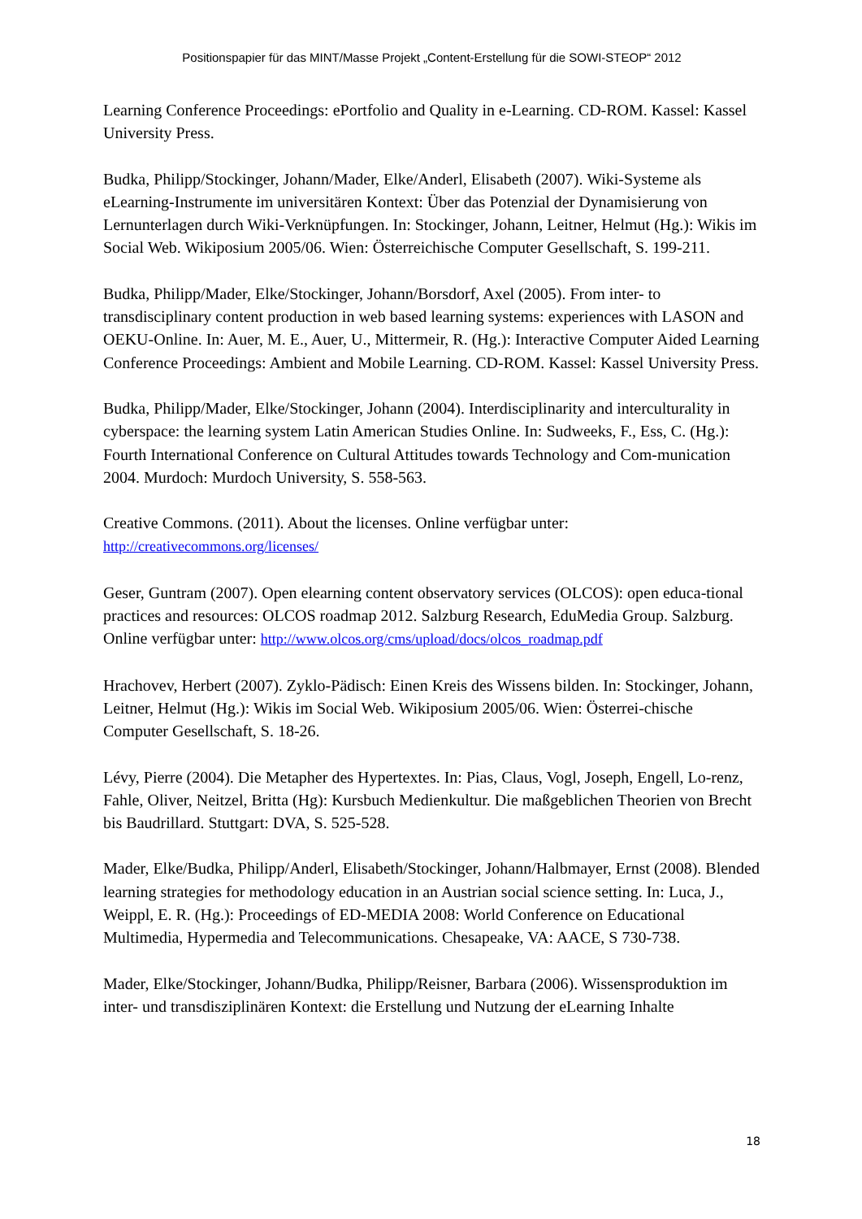Positionspapier für das MINT/Masse Projekt „Content-Erstellung für die SOWI-STEOP“ 2012
Learning Conference Proceedings: ePortfolio and Quality in e-Learning. CD-ROM. Kassel: Kassel University Press.
Budka, Philipp/Stockinger, Johann/Mader, Elke/Anderl, Elisabeth (2007). Wiki-Systeme als eLearning-Instrumente im universitären Kontext: Über das Potenzial der Dynamisierung von Lernunterlagen durch Wiki-Verknüpfungen. In: Stockinger, Johann, Leitner, Helmut (Hg.): Wikis im Social Web. Wikiposium 2005/06. Wien: Österreichische Computer Gesellschaft, S. 199-211.
Budka, Philipp/Mader, Elke/Stockinger, Johann/Borsdorf, Axel (2005). From inter- to transdisciplinary content production in web based learning systems: experiences with LASON and OEKU-Online. In: Auer, M. E., Auer, U., Mittermeir, R. (Hg.): Interactive Computer Aided Learning Conference Proceedings: Ambient and Mobile Learning. CD-ROM. Kassel: Kassel University Press.
Budka, Philipp/Mader, Elke/Stockinger, Johann (2004). Interdisciplinarity and interculturality in cyberspace: the learning system Latin American Studies Online. In: Sudweeks, F., Ess, C. (Hg.): Fourth International Conference on Cultural Attitudes towards Technology and Com-munication 2004. Murdoch: Murdoch University, S. 558-563.
Creative Commons. (2011). About the licenses. Online verfügbar unter:
http://creativecommons.org/licenses/
Geser, Guntram (2007). Open elearning content observatory services (OLCOS): open educa-tional practices and resources: OLCOS roadmap 2012. Salzburg Research, EduMedia Group. Salzburg. Online verfügbar unter: http://www.olcos.org/cms/upload/docs/olcos_roadmap.pdf
Hrachovev, Herbert (2007). Zyklo-Pädisch: Einen Kreis des Wissens bilden. In: Stockinger, Johann, Leitner, Helmut (Hg.): Wikis im Social Web. Wikiposium 2005/06. Wien: Österrei-chische Computer Gesellschaft, S. 18-26.
Lévy, Pierre (2004). Die Metapher des Hypertextes. In: Pias, Claus, Vogl, Joseph, Engell, Lo-renz, Fahle, Oliver, Neitzel, Britta (Hg): Kursbuch Medienkultur. Die maßgeblichen Theorien von Brecht bis Baudrillard. Stuttgart: DVA, S. 525-528.
Mader, Elke/Budka, Philipp/Anderl, Elisabeth/Stockinger, Johann/Halbmayer, Ernst (2008). Blended learning strategies for methodology education in an Austrian social science setting. In: Luca, J., Weippl, E. R. (Hg.): Proceedings of ED-MEDIA 2008: World Conference on Educational Multimedia, Hypermedia and Telecommunications. Chesapeake, VA: AACE, S 730-738.
Mader, Elke/Stockinger, Johann/Budka, Philipp/Reisner, Barbara (2006). Wissensproduktion im inter- und transdisziplinären Kontext: die Erstellung und Nutzung der eLearning Inhalte
18